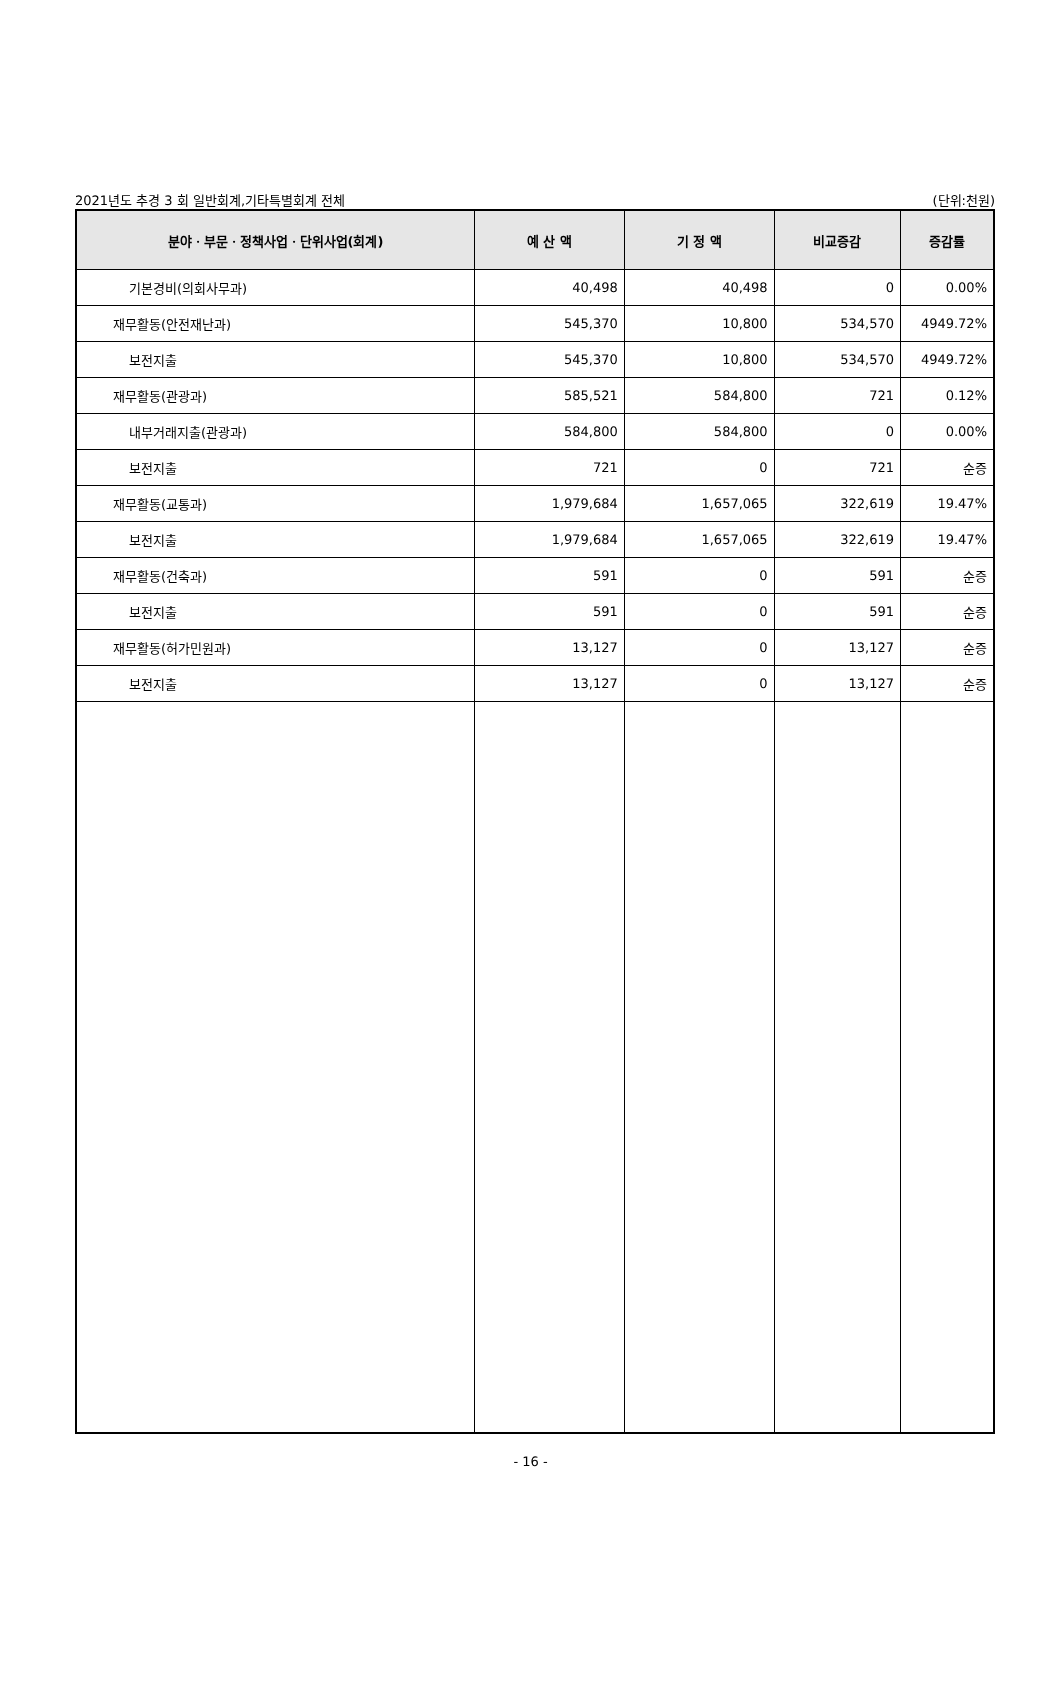2021년도 추경 3 회 일반회계,기타특별회계 전체 (단위:천원)
| 분야ㆍ부문ㆍ정책사업ㆍ단위사업(회계) | 예 산 액 | 기 정 액 | 비교증감 | 증감률 |
| --- | --- | --- | --- | --- |
| 기본경비(의회사무과) | 40,498 | 40,498 | 0 | 0.00% |
| 재무활동(안전재난과) | 545,370 | 10,800 | 534,570 | 4949.72% |
| 보전지출 | 545,370 | 10,800 | 534,570 | 4949.72% |
| 재무활동(관광과) | 585,521 | 584,800 | 721 | 0.12% |
| 내부거래지출(관광과) | 584,800 | 584,800 | 0 | 0.00% |
| 보전지출 | 721 | 0 | 721 | 순증 |
| 재무활동(교통과) | 1,979,684 | 1,657,065 | 322,619 | 19.47% |
| 보전지출 | 1,979,684 | 1,657,065 | 322,619 | 19.47% |
| 재무활동(건축과) | 591 | 0 | 591 | 순증 |
| 보전지출 | 591 | 0 | 591 | 순증 |
| 재무활동(허가민원과) | 13,127 | 0 | 13,127 | 순증 |
| 보전지출 | 13,127 | 0 | 13,127 | 순증 |
- 16 -